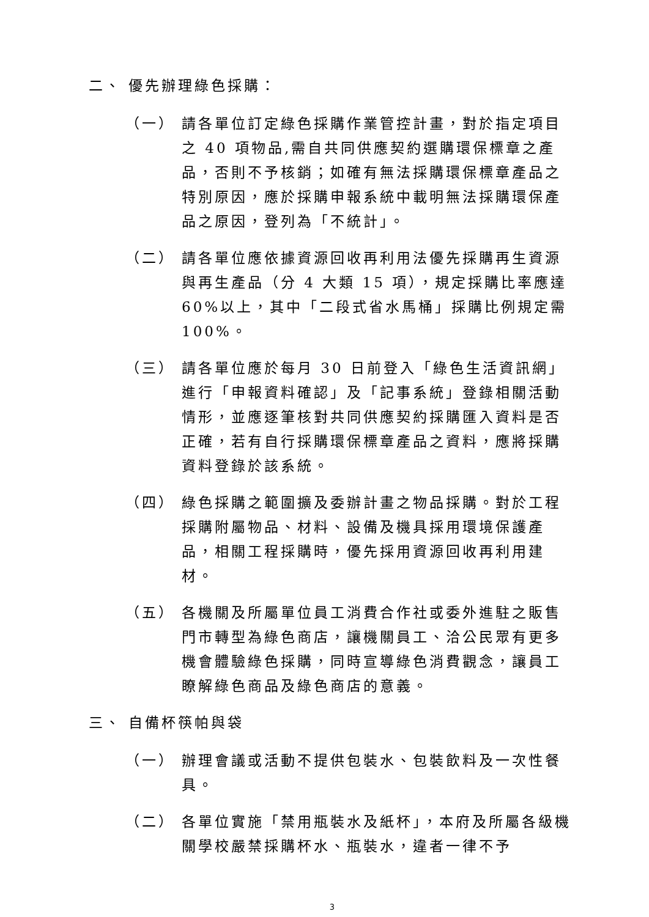二、 優先辦理綠色採購：
（一） 請各單位訂定綠色採購作業管控計畫，對於指定項目之 40 項物品,需自共同供應契約選購環保標章之產品，否則不予核銷；如確有無法採購環保標章產品之特別原因，應於採購申報系統中載明無法採購環保產品之原因，登列為「不統計」。
（二） 請各單位應依據資源回收再利用法優先採購再生資源與再生產品（分 4 大類 15 項），規定採購比率應達 60%以上，其中「二段式省水馬桶」採購比例規定需 100%。
（三） 請各單位應於每月 30 日前登入「綠色生活資訊網」進行「申報資料確認」及「記事系統」登錄相關活動情形，並應逐筆核對共同供應契約採購匯入資料是否正確，若有自行採購環保標章產品之資料，應將採購資料登錄於該系統。
（四） 綠色採購之範圍擴及委辦計畫之物品採購。對於工程採購附屬物品、材料、設備及機具採用環境保護產品，相關工程採購時，優先採用資源回收再利用建材。
（五） 各機關及所屬單位員工消費合作社或委外進駐之販售門市轉型為綠色商店，讓機關員工、洽公民眾有更多機會體驗綠色採購，同時宣導綠色消費觀念，讓員工瞭解綠色商品及綠色商店的意義。
三、 自備杯筷帕與袋
（一） 辦理會議或活動不提供包裝水、包裝飲料及一次性餐具。
（二） 各單位實施「禁用瓶裝水及紙杯」，本府及所屬各級機關學校嚴禁採購杯水、瓶裝水，違者一律不予
3